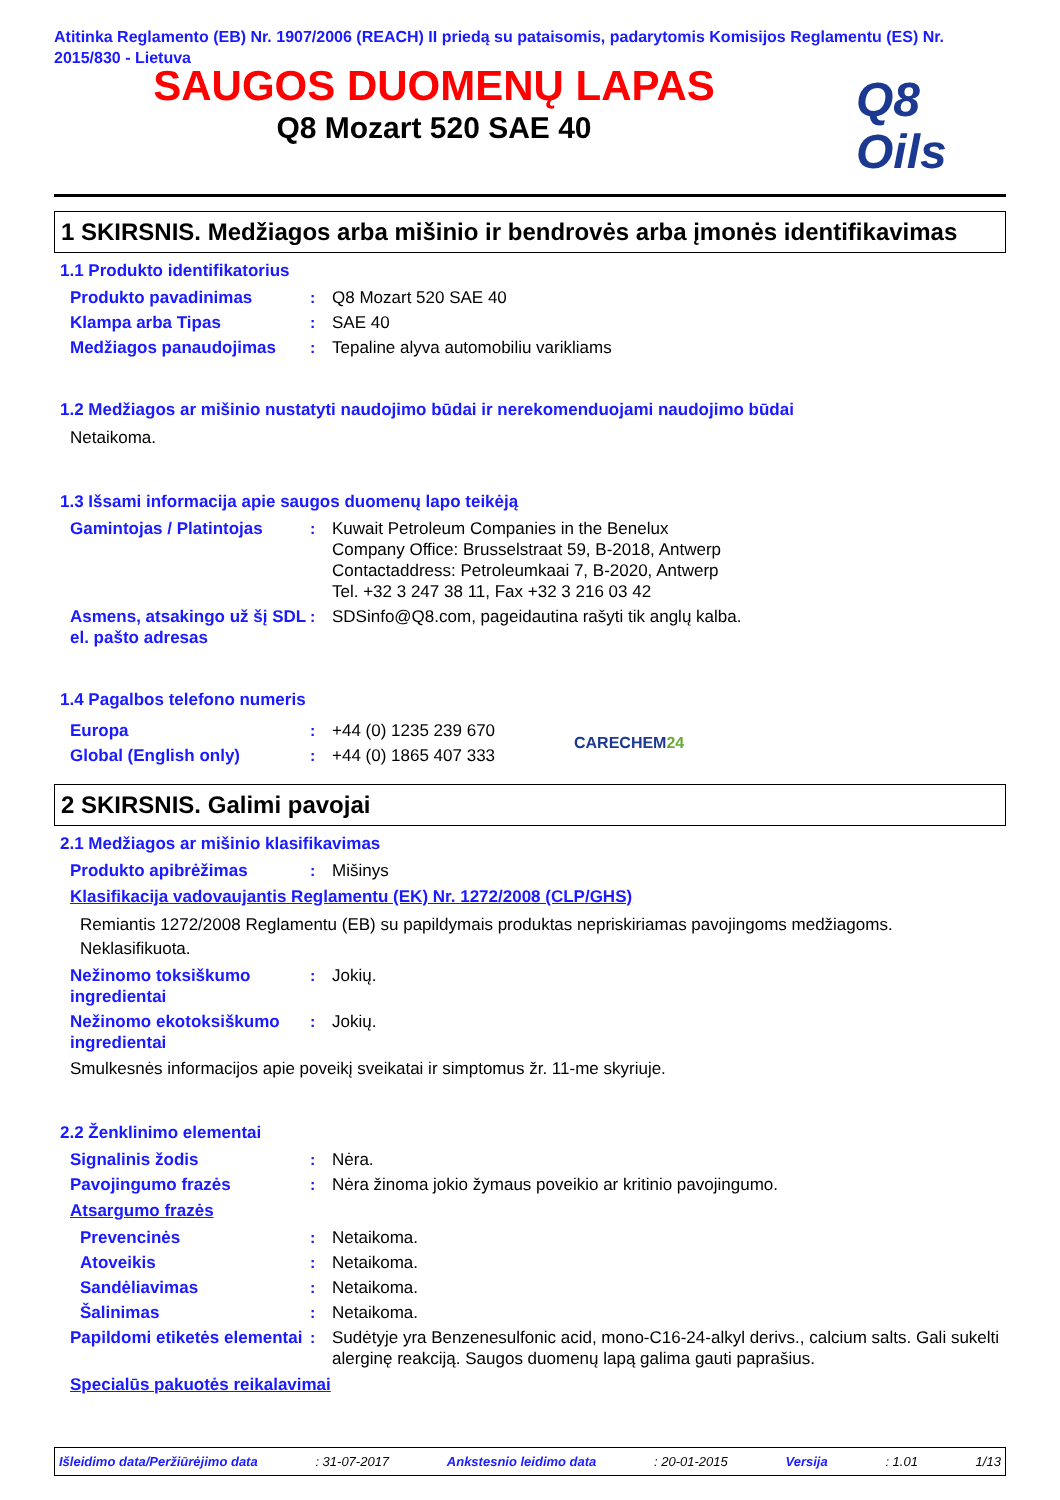Atitinka Reglamento (EB) Nr. 1907/2006 (REACH) II priedą su pataisomis, padarytomis Komisijos Reglamentu (ES) Nr. 2015/830 - Lietuva
SAUGOS DUOMENŲ LAPAS
Q8 Mozart 520 SAE 40
Q8
Oils
1 SKIRSNIS. Medžiagos arba mišinio ir bendrovės arba įmonės identifikavimas
1.1 Produkto identifikatorius
Produkto pavadinimas : Q8 Mozart 520 SAE 40
Klampa arba Tipas : SAE 40
Medžiagos panaudojimas : Tepaline alyva automobiliu varikliams
1.2 Medžiagos ar mišinio nustatyti naudojimo būdai ir nerekomenduojami naudojimo būdai
Netaikoma.
1.3 Išsami informacija apie saugos duomenų lapo teikėją
Gamintojas / Platintojas
: Kuwait Petroleum Companies in the Benelux
Company Office: Brusselstraat 59, B-2018, Antwerp
Contactaddress: Petroleumkaai 7, B-2020, Antwerp
Tel. +32 3 247 38 11, Fax +32 3 216 03 42
Asmens, atsakingo už šį SDL el. pašto adresas
: SDSinfo@Q8.com, pageidautina rašyti tik anglų kalba.
1.4 Pagalbos telefono numeris
Europa : +44 (0) 1235 239 670
Global (English only) : +44 (0) 1865 407 333
CARECHEM24
2 SKIRSNIS. Galimi pavojai
2.1 Medžiagos ar mišinio klasifikavimas
Produkto apibrėžimas : Mišinys
Klasifikacija vadovaujantis Reglamentu (EK) Nr. 1272/2008 (CLP/GHS)
Remiantis 1272/2008 Reglamentu (EB) su papildymais produktas nepriskiriamas pavojingoms medžiagoms.
Neklasifikuota.
Nežinomo toksiškumo ingredientai
: Jokių.
Nežinomo ekotoksiškumo ingredientai
: Jokių.
Smulkesnės informacijos apie poveikį sveikatai ir simptomus žr. 11-me skyriuje.
2.2 Ženklinimo elementai
Signalinis žodis : Nėra.
Pavojingumo frazės : Nėra žinoma jokio žymaus poveikio ar kritinio pavojingumo.
Atsargumo frazės
Prevencinės : Netaikoma.
Atoveikis : Netaikoma.
Sandėliavimas : Netaikoma.
Šalinimas : Netaikoma.
Papildomi etiketės elementai
: Sudėtyje yra Benzenesulfonic acid, mono-C16-24-alkyl derivs., calcium salts. Gali sukelti alerginę reakciją. Saugos duomenų lapą galima gauti paprašius.
Specialūs pakuotės reikalavimai
Išleidimo data/Peržiūrėjimo data : 31-07-2017 Ankstesnio leidimo data : 20-01-2015 Versija : 1.01 1/13